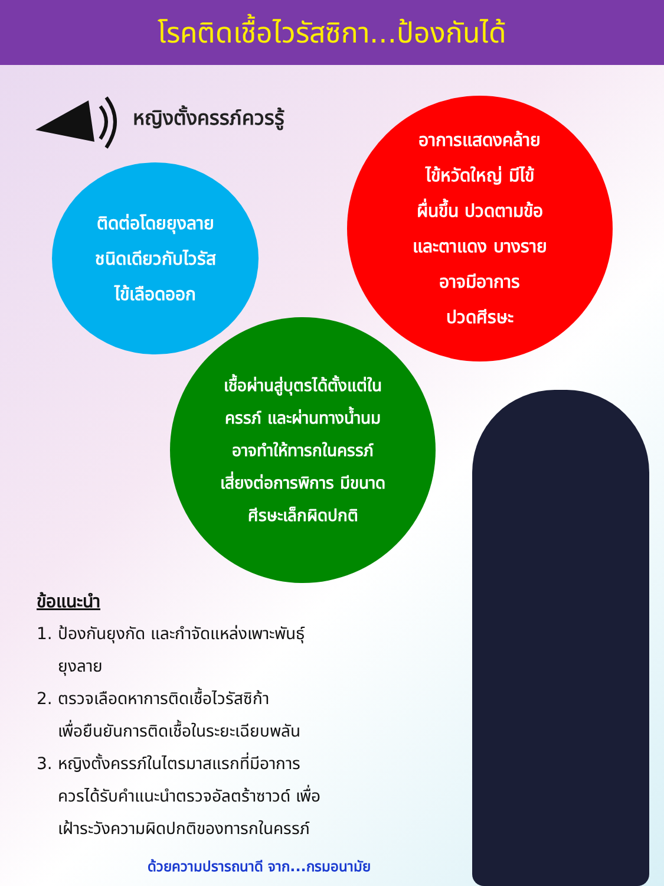โรคติดเชื้อไวรัสซิกา...ป้องกันได้
หญิงตั้งครรภ์ควรรู้
ติดต่อโดยยุงลาย
ชนิดเดียวกับไวรัส
ไข้เลือดออก
อาการแสดงคล้าย
ไข้หวัดใหญ่ มีไข้
ผื่นขึ้น ปวดตามข้อ
และตาแดง บางราย
อาจมีอาการ
ปวดศีรษะ
เชื้อผ่านสู่บุตรได้ตั้งแต่ใน
ครรภ์ และผ่านทางน้ำนม
อาจทำให้ทารกในครรภ์
เสี่ยงต่อการพิการ มีขนาด
ศีรษะเล็กผิดปกติ
ข้อแนะนำ
1. ป้องกันยุงกัด และกำจัดแหล่งเพาะพันธุ์
ยุงลาย
2. ตรวจเลือดหาการติดเชื้อไวรัสซิก้า
เพื่อยืนยันการติดเชื้อในระยะเฉียบพลัน
3. หญิงตั้งครรภ์ในไตรมาสแรกที่มีอาการ
ควรได้รับคำแนะนำตรวจอัลตร้าซาวด์ เพื่อ
เฝ้าระวังความผิดปกติของทารกในครรภ์
ด้วยความปรารถนาดี จาก...กรมอนามัย